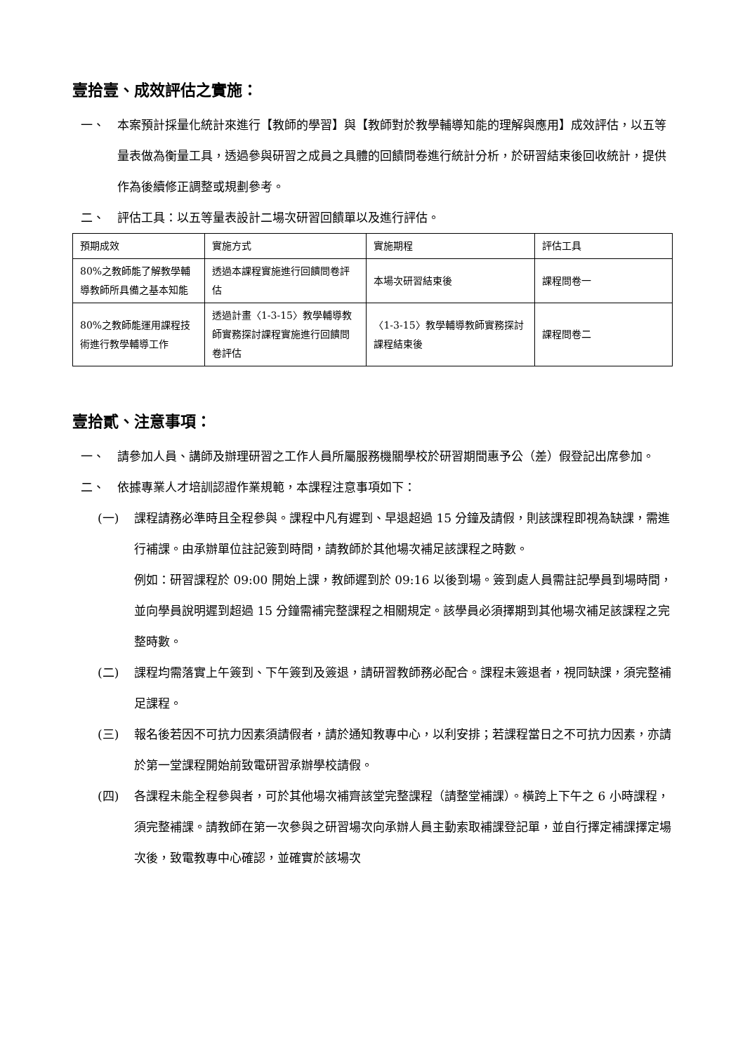壹拾壹、成效評估之實施：
一、 本案預計採量化統計來進行【教師的學習】與【教師對於教學輔導知能的理解與應用】成效評估，以五等量表做為衡量工具，透過參與研習之成員之具體的回饋問卷進行統計分析，於研習結束後回收統計，提供作為後續修正調整或規劃參考。
二、 評估工具：以五等量表設計二場次研習回饋單以及進行評估。
| 預期成效 | 實施方式 | 實施期程 | 評估工具 |
| --- | --- | --- | --- |
| 80%之教師能了解教學輔導教師所具備之基本知能 | 透過本課程實施進行回饋問卷評估 | 本場次研習結束後 | 課程問卷一 |
| 80%之教師能運用課程技術進行教學輔導工作 | 透過計畫〈1-3-15〉教學輔導教師實務探討課程實施進行回饋問卷評估 | 〈1-3-15〉教學輔導教師實務探討課程結束後 | 課程問卷二 |
壹拾貳、注意事項：
一、 請參加人員、講師及辦理研習之工作人員所屬服務機關學校於研習期間惠予公（差）假登記出席參加。
二、 依據專業人才培訓認證作業規範，本課程注意事項如下：
(一) 課程請務必準時且全程參與。課程中凡有遲到、早退超過 15 分鐘及請假，則該課程即視為缺課，需進行補課。由承辦單位註記簽到時間，請教師於其他場次補足該課程之時數。
例如：研習課程於 09:00 開始上課，教師遲到於 09:16 以後到場。簽到處人員需註記學員到場時間，並向學員說明遲到超過 15 分鐘需補完整課程之相關規定。該學員必須擇期到其他場次補足該課程之完整時數。
(二) 課程均需落實上午簽到、下午簽到及簽退，請研習教師務必配合。課程未簽退者，視同缺課，須完整補足課程。
(三) 報名後若因不可抗力因素須請假者，請於通知教專中心，以利安排；若課程當日之不可抗力因素，亦請於第一堂課程開始前致電研習承辦學校請假。
(四) 各課程未能全程參與者，可於其他場次補齊該堂完整課程（請整堂補課）。橫跨上下午之 6 小時課程，須完整補課。請教師在第一次參與之研習場次向承辦人員主動索取補課登記單，並自行擇定補課擇定場次後，致電教專中心確認，並確實於該場次